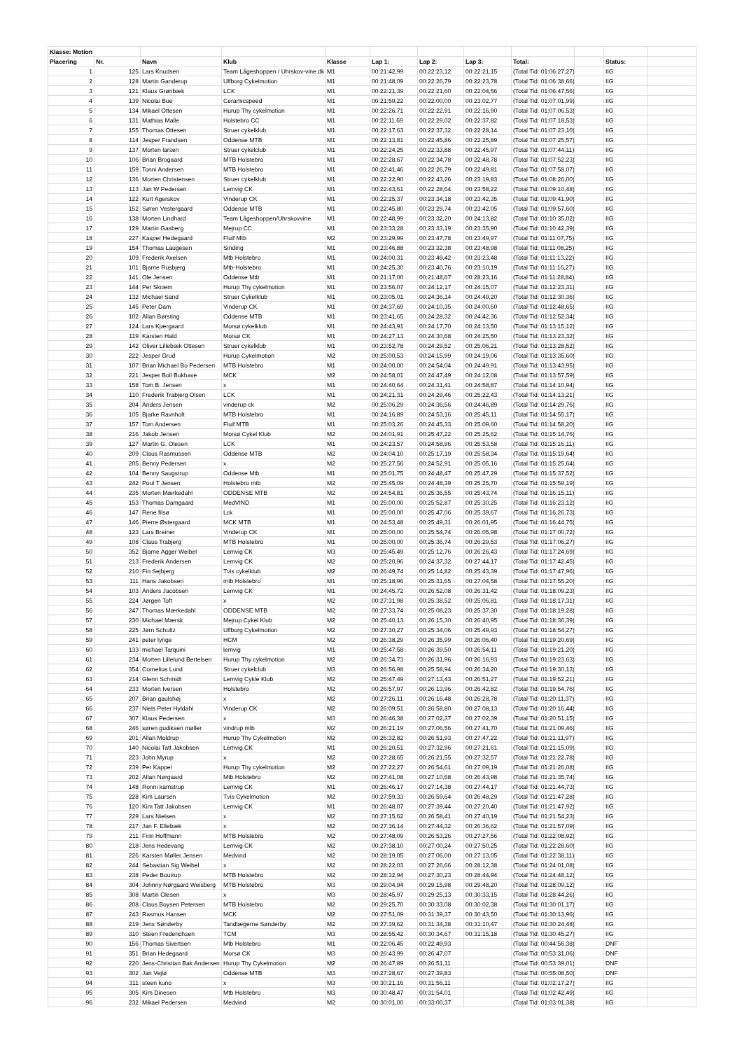| Klasse: Motion | | | | | | | | | | | |
| Placering | Nr. | Navn | Klub | Klasse | Lap 1: | Lap 2: | Lap 3: | Total: | | Status: | |
| 1 | 125 | Lars Knudsen | Team Lågeshoppen / Uhrskov-vine.dk | M1 | 00:21:42,99 | 00:22:23,12 | 00:22:21,15 | (Total Tid: 01:06:27,27) | | IIG | |
| 2 | 128 | Martin Ganderup | Ulfborg Cykelmotion | M1 | 00:21:48,09 | 00:22:26,79 | 00:22:23,78 | (Total Tid: 01:06:38,66) | | IIG | |
| 3 | 121 | Klaus Grønbæk | LCK | M1 | 00:22:21,39 | 00:22:21,60 | 00:22:04,56 | (Total Tid: 01:06:47,56) | | IIG | |
| 4 | 139 | Nicolai Bue | Ceramicspeed | M1 | 00:21:59,22 | 00:22:00,00 | 00:23:02,77 | (Total Tid: 01:07:01,99) | | IIG | |
| 5 | 134 | Mikael Ottesen | Hurup Thy cykelmotion | M1 | 00:22:26,71 | 00:22:22,91 | 00:22:16,90 | (Total Tid: 01:07:06,53) | | IIG | |
| 6 | 131 | Mathias Malle | Holstebro CC | M1 | 00:22:11,69 | 00:22:29,02 | 00:22:37,82 | (Total Tid: 01:07:18,53) | | IIG | |
| 7 | 155 | Thomas Ottesen | Struer cykelklub | M1 | 00:22:17,63 | 00:22:37,32 | 00:22:28,14 | (Total Tid: 01:07:23,10) | | IIG | |
| 8 | 114 | Jesper Frandsen | Oddense MTB | M1 | 00:22:13,81 | 00:22:45,86 | 00:22:25,89 | (Total Tid: 01:07:25,57) | | IIG | |
| 9 | 137 | Morten larsen | Struer cykelclub | M1 | 00:22:24,25 | 00:22:33,88 | 00:22:45,97 | (Total Tid: 01:07:44,11) | | IIG | |
| 10 | 106 | Brian Brogaard | MTB Holstebro | M1 | 00:22:28,67 | 00:22:34,78 | 00:22:48,78 | (Total Tid: 01:07:52,23) | | IIG | |
| 11 | 159 | Tonni Andersen | MTB Holstebro | M1 | 00:22:41,46 | 00:22:26,79 | 00:22:49,81 | (Total Tid: 01:07:58,07) | | IIG | |
| 12 | 136 | Morten Christensen | Struer cykelklub | M1 | 00:22:22,90 | 00:22:43,26 | 00:23:19,83 | (Total Tid: 01:08:26,00) | | IIG | |
| 13 | 113 | Jan W Pedersen | Lemvig CK | M1 | 00:22:43,61 | 00:22:28,64 | 00:23:58,22 | (Total Tid: 01:09:10,48) | | IIG | |
| 14 | 122 | Kurt Agerskov | Vinderup CK | M1 | 00:22:25,37 | 00:23:34,18 | 00:23:42,35 | (Total Tid: 01:09:41,90) | | IIG | |
| 15 | 152 | Søren Vestergaard | Oddense MTB | M1 | 00:22:45,80 | 00:23:29,74 | 00:23:42,05 | (Total Tid: 01:09:57,60) | | IIG | |
| 16 | 138 | Morten Lindhard | Team Lågeshoppen/Uhrskovvine | M1 | 00:22:48,99 | 00:23:32,20 | 00:24:13,82 | (Total Tid: 01:10:35,02) | | IIG | |
| 17 | 129 | Martin Gasberg | Mejrup CC | M1 | 00:23:33,28 | 00:23:33,19 | 00:23:35,90 | (Total Tid: 01:10:42,39) | | IIG | |
| 18 | 227 | Kasper Hedegaard | Fluif Mtb | M2 | 00:23:29,99 | 00:23:47,78 | 00:23:49,97 | (Total Tid: 01:11:07,75) | | IIG | |
| 19 | 154 | Thomas Laugesen | Sinding | M1 | 00:23:46,88 | 00:23:32,38 | 00:23:48,98 | (Total Tid: 01:11:08,25) | | IIG | |
| 20 | 109 | Frederik Axelsen | Mtb Holstebro | M1 | 00:24:00,31 | 00:23:49,42 | 00:23:23,48 | (Total Tid: 01:11:13,22) | | IIG | |
| 21 | 101 | Bjarne Rusbjerg | Mtb-Holstebro | M1 | 00:24:25,30 | 00:23:40,76 | 00:23:10,19 | (Total Tid: 01:11:16,27) | | IIG | |
| 22 | 141 | Ole Jensen | Oddense Mtb | M1 | 00:21:17,00 | 00:21:48,67 | 00:28:23,16 | (Total Tid: 01:11:28,84) | | IIG | |
| 23 | 144 | Per Skræm | Hurup Thy cykelmotion | M1 | 00:23:56,07 | 00:24:12,17 | 00:24:15,07 | (Total Tid: 01:12:23,31) | | IIG | |
| 24 | 132 | Michael Sand | Struer Cykelklub | M1 | 00:23:05,01 | 00:24:36,14 | 00:24:49,20 | (Total Tid: 01:12:30,36) | | IIG | |
| 25 | 145 | Peter Dam | Vinderup CK | M1 | 00:24:37,69 | 00:24:10,35 | 00:24:00,60 | (Total Tid: 01:12:48,65) | | IIG | |
| 26 | 102 | Allan Børsting | Oddense MTB | M1 | 00:23:41,65 | 00:24:28,32 | 00:24:42,36 | (Total Tid: 01:12:52,34) | | IIG | |
| 27 | 124 | Lars Kjærgaard | Morsø cykelklub | M1 | 00:24:43,91 | 00:24:17,70 | 00:24:13,50 | (Total Tid: 01:13:15,12) | | IIG | |
| 28 | 119 | Karsten Hald | Morsø CK | M1 | 00:24:27,13 | 00:24:30,68 | 00:24:25,50 | (Total Tid: 01:13:23,32) | | IIG | |
| 29 | 142 | Oliver Lillebæk Ottesen | Struer cykelklub | M1 | 00:23:52,78 | 00:24:29,52 | 00:25:06,21 | (Total Tid: 01:13:28,52) | | IIG | |
| 30 | 222 | Jesper Grud | Hurup Cykelmotion | M2 | 00:25:00,53 | 00:24:15,99 | 00:24:19,06 | (Total Tid: 01:13:35,60) | | IIG | |
| 31 | 107 | Brian Michael Bo Pedersen | MTB Holstebro | M1 | 00:24:00,00 | 00:24:54,04 | 00:24:49,91 | (Total Tid: 01:13:43,95) | | IIG | |
| 32 | 221 | Jesper Boll Bukhave | MCK | M2 | 00:24:58,01 | 00:24:47,49 | 00:24:12,08 | (Total Tid: 01:13:57,59) | | IIG | |
| 33 | 158 | Tom B. Jensen | x | M1 | 00:24:40,64 | 00:24:31,41 | 00:24:58,87 | (Total Tid: 01:14:10,94) | | IIG | |
| 34 | 110 | Frederik Trabjerg Olsen | LCK | M1 | 00:24:21,31 | 00:24:29,46 | 00:25:22,43 | (Total Tid: 01:14:13,21) | | IIG | |
| 35 | 204 | Anders Jensen | vinderup ck | M2 | 00:25:06,29 | 00:24:36,56 | 00:24:46,89 | (Total Tid: 01:14:29,76) | | IIG | |
| 36 | 105 | Bjarke Ravnholt | MTB Holstebro | M1 | 00:24:16,89 | 00:24:53,16 | 00:25:45,11 | (Total Tid: 01:14:55,17) | | IIG | |
| 37 | 157 | Tom Andersen | Fluif MTB | M1 | 00:25:03,26 | 00:24:45,33 | 00:25:09,60 | (Total Tid: 01:14:58,20) | | IIG | |
| 38 | 216 | Jakob Jensen | Morsø Cykel Klub | M2 | 00:24:01,91 | 00:25:47,22 | 00:25:25,62 | (Total Tid: 01:15:14,76) | | IIG | |
| 39 | 127 | Martin G. Olesen | LCK | M1 | 00:24:23,57 | 00:24:58,96 | 00:25:53,58 | (Total Tid: 01:15:16,11) | | IIG | |
| 40 | 209 | Claus Rasmussen | Oddense MTB | M2 | 00:24:04,10 | 00:25:17,19 | 00:25:58,34 | (Total Tid: 01:15:19,64) | | IIG | |
| 41 | 205 | Benny Pedersen | x | M2 | 00:25:27,56 | 00:24:52,91 | 00:25:05,16 | (Total Tid: 01:15:25,64) | | IIG | |
| 42 | 104 | Benny Saugstrup | Oddense Mtb | M1 | 00:25:01,75 | 00:24:48,47 | 00:25:47,29 | (Total Tid: 01:15:37,52) | | IIG | |
| 43 | 242 | Poul T Jensen | Holstebro mtb | M2 | 00:25:45,09 | 00:24:48,39 | 00:25:25,70 | (Total Tid: 01:15:59,19) | | IIG | |
| 44 | 235 | Morten Mærkedahl | ODDENSE MTB | M2 | 00:24:54,81 | 00:25:36,55 | 00:25:43,74 | (Total Tid: 01:16:15,11) | | IIG | |
| 45 | 153 | Thomas Damgaard | MedVIND | M1 | 00:25:00,00 | 00:25:52,87 | 00:25:30,25 | (Total Tid: 01:16:23,12) | | IIG | |
| 46 | 147 | Rene filsø | Lck | M1 | 00:25:00,00 | 00:25:47,06 | 00:25:39,67 | (Total Tid: 01:16:26,73) | | IIG | |
| 47 | 146 | Pierre Østergaard | MCK MTB | M1 | 00:24:53,48 | 00:25:49,31 | 00:26:01,95 | (Total Tid: 01:16:44,75) | | IIG | |
| 48 | 123 | Lars Breiner | Vinderup CK | M1 | 00:25:00,00 | 00:25:54,74 | 00:26:05,98 | (Total Tid: 01:17:00,72) | | IIG | |
| 49 | 108 | Claus Trabjerg | MTB Holstebro | M1 | 00:25:00,00 | 00:25:36,74 | 00:26:29,53 | (Total Tid: 01:17:06,27) | | IIG | |
| 50 | 352 | Bjarne Agger Weibel | Lemvig CK | M3 | 00:25:45,49 | 00:25:12,76 | 00:26:26,43 | (Total Tid: 01:17:24,69) | | IIG | |
| 51 | 213 | Frederik Andersen | Lemvig CK | M2 | 00:25:20,96 | 00:24:37,32 | 00:27:44,17 | (Total Tid: 01:17:42,45) | | IIG | |
| 52 | 210 | Fin Sejbjerg | Tvis cykelklub | M2 | 00:26:49,74 | 00:25:14,82 | 00:25:43,39 | (Total Tid: 01:17:47,96) | | IIG | |
| 53 | 111 | Hans Jakobsen | mtb Holstebro | M1 | 00:25:18,96 | 00:25:31,65 | 00:27:04,58 | (Total Tid: 01:17:55,20) | | IIG | |
| 54 | 103 | Anders Jacobsen | Lemvig CK | M1 | 00:24:45,72 | 00:26:52,08 | 00:26:31,42 | (Total Tid: 01:18:09,23) | | IIG | |
| 55 | 224 | Jørgen Toft | x | M2 | 00:27:31,98 | 00:25:38,52 | 00:25:06,81 | (Total Tid: 01:18:17,31) | | IIG | |
| 56 | 247 | Thomas Mærkedahl | ODDENSE MTB | M2 | 00:27:33,74 | 00:25:08,23 | 00:25:37,30 | (Total Tid: 01:18:19,28) | | IIG | |
| 57 | 230 | Michael Mærsk | Mejrup Cykel Klub | M2 | 00:25:40,13 | 00:26:15,30 | 00:26:40,95 | (Total Tid: 01:18:36,39) | | IIG | |
| 58 | 225 | Jørn Schultz | Ulfborg Cykelmotion | M2 | 00:27:30,27 | 00:25:34,06 | 00:25:49,93 | (Total Tid: 01:18:54,27) | | IIG | |
| 59 | 241 | peter lynge | HCM | M2 | 00:26:38,29 | 00:26:35,99 | 00:26:06,40 | (Total Tid: 01:19:20,69) | | IIG | |
| 60 | 133 | michael Tarquini | lemvig | M1 | 00:25:47,58 | 00:26:39,50 | 00:26:54,11 | (Total Tid: 01:19:21,20) | | IIG | |
| 61 | 234 | Morten Lillelund Bertelsen | Hurup Thy cykelmotion | M2 | 00:26:34,73 | 00:26:31,96 | 00:26:16,93 | (Total Tid: 01:19:23,63) | | IIG | |
| 62 | 354 | Cornelius Lund | Struer cykelclub | M3 | 00:26:56,98 | 00:25:58,94 | 00:26:34,20 | (Total Tid: 01:19:30,13) | | IIG | |
| 63 | 214 | Glenn Schmidt | Lemvig Cykle Klub | M2 | 00:25:47,49 | 00:27:13,43 | 00:26:51,27 | (Total Tid: 01:19:52,21) | | IIG | |
| 64 | 233 | Morten Iversen | Holstebro | M2 | 00:26:57,97 | 00:26:13,96 | 00:26:42,82 | (Total Tid: 01:19:54,76) | | IIG | |
| 65 | 207 | Brian gaulshøj | x | M2 | 00:27:26,11 | 00:26:16,48 | 00:26:28,78 | (Total Tid: 01:20:11,37) | | IIG | |
| 66 | 237 | Niels Peter Hyldahl | Vinderup CK | M2 | 00:26:09,51 | 00:26:58,80 | 00:27:08,13 | (Total Tid: 01:20:16,44) | | IIG | |
| 67 | 307 | Klaus Pedersen | x | M3 | 00:26:46,38 | 00:27:02,37 | 00:27:02,39 | (Total Tid: 01:20:51,15) | | IIG | |
| 68 | 246 | søren gudiksen møller | vindrup mtb | M2 | 00:26:21,19 | 00:27:06,56 | 00:27:41,70 | (Total Tid: 01:21:09,46) | | IIG | |
| 69 | 201 | Allan Moldrup | Hurup Thy Cykelmotion | M2 | 00:26:32,82 | 00:26:51,93 | 00:27:47,22 | (Total Tid: 01:21:11,97) | | IIG | |
| 70 | 140 | Nicolai Tatt Jakobsen | Lemvig CK | M1 | 00:26:20,51 | 00:27:32,96 | 00:27:21,61 | (Total Tid: 01:21:15,09) | | IIG | |
| 71 | 223 | John Myrup | x | M2 | 00:27:28,65 | 00:26:21,55 | 00:27:32,57 | (Total Tid: 01:21:22,78) | | IIG | |
| 72 | 239 | Per Kappel | Hurup Thy cykelmotion | M2 | 00:27:22,27 | 00:26:54,61 | 00:27:09,19 | (Total Tid: 01:21:26,08) | | IIG | |
| 73 | 202 | Allan Nørgaard | Mtb Holstebro | M2 | 00:27:41,08 | 00:27:10,68 | 00:26:43,98 | (Total Tid: 01:21:35,74) | | IIG | |
| 74 | 148 | Ronni kamstrup | Lemvig CK | M1 | 00:26:46,17 | 00:27:14,38 | 00:27:44,17 | (Total Tid: 01:21:44,73) | | IIG | |
| 75 | 228 | Kim Laursen | Tvis Cykelmotion | M2 | 00:27:59,33 | 00:26:59,64 | 00:26:48,29 | (Total Tid: 01:21:47,28) | | IIG | |
| 76 | 120 | Kim Tatt Jakobsen | Lemvig CK | M1 | 00:26:48,07 | 00:27:39,44 | 00:27:20,40 | (Total Tid: 01:21:47,92) | | IIG | |
| 77 | 229 | Lars Nielsen | x | M2 | 00:27:15,62 | 00:26:58,41 | 00:27:40,19 | (Total Tid: 01:21:54,23) | | IIG | |
| 78 | 217 | Jan F. Ellebæk | x | M2 | 00:27:36,14 | 00:27:44,32 | 00:26:36,62 | (Total Tid: 01:21:57,09) | | IIG | |
| 79 | 211 | Finn Hoffmann | MTB Holstebro | M2 | 00:27:48,09 | 00:26:53,26 | 00:27:27,56 | (Total Tid: 01:22:08,92) | | IIG | |
| 80 | 218 | Jens Hedevang | Lemvig CK | M2 | 00:27:38,10 | 00:27:00,24 | 00:27:50,25 | (Total Tid: 01:22:28,60) | | IIG | |
| 81 | 226 | Karsten Møller Jensen | Medvind | M2 | 00:28:19,05 | 00:27:06,00 | 00:27:13,05 | (Total Tid: 01:22:38,11) | | IIG | |
| 82 | 244 | Sebastian Sig Weibel | x | M2 | 00:28:22,03 | 00:27:26,66 | 00:28:12,38 | (Total Tid: 01:24:01,08) | | IIG | |
| 83 | 238 | Peder Boutrup | MTB Holstebro | M2 | 00:28:32,94 | 00:27:30,23 | 00:28:44,94 | (Total Tid: 01:24:48,12) | | IIG | |
| 84 | 304 | Johnny Nørgaard Weisberg | MTB Holstebro | M3 | 00:29:04,94 | 00:29:15,98 | 00:29:48,20 | (Total Tid: 01:28:09,12) | | IIG | |
| 85 | 308 | Martin Olesen | x | M3 | 00:28:45,97 | 00:29:25,13 | 00:30:33,15 | (Total Tid: 01:28:44,26) | | IIG | |
| 86 | 208 | Claus Boysen Petersen | MTB Holstebro | M2 | 00:29:25,70 | 00:30:33,08 | 00:30:02,38 | (Total Tid: 01:30:01,17) | | IIG | |
| 87 | 243 | Rasmus Hansen | MCK | M2 | 00:27:51,09 | 00:31:39,37 | 00:30:43,50 | (Total Tid: 01:30:13,96) | | IIG | |
| 88 | 219 | Jens Sønderby | Tandlægerne Sønderby | M2 | 00:27:39,62 | 00:31:34,38 | 00:31:10,47 | (Total Tid: 01:30:24,48) | | IIG | |
| 89 | 310 | Steen Frederichsen | TCM | M3 | 00:28:55,42 | 00:30:34,67 | 00:31:15,18 | (Total Tid: 01:30:45,27) | | IIG | |
| 90 | 156 | Thomas Sivertsen | Mtb Holstebro | M1 | 00:22:06,45 | 00:22:49,93 | | (Total Tid: 00:44:56,38) | | DNF | |
| 91 | 351 | Brian Hedegaard | Morsø CK | M3 | 00:26:43,99 | 00:26:47,07 | | (Total Tid: 00:53:31,06) | | DNF | |
| 92 | 220 | Jens-Christian Bak Andersen | Hurup Thy Cykelmotion | M2 | 00:26:47,89 | 00:26:51,11 | | (Total Tid: 00:53:39,01) | | DNF | |
| 93 | 302 | Jan Vejlø | Oddense MTB | M3 | 00:27:28,67 | 00:27:39,83 | | (Total Tid: 00:55:08,50) | | DNF | |
| 94 | 311 | steen kuno | x | M3 | 00:30:21,16 | 00:31:56,11 | | (Total Tid: 01:02:17,27) | | IIG | |
| 95 | 305 | Kim Dinesen | Mtb Holstebro | M3 | 00:30:48,47 | 00:31:54,01 | | (Total Tid: 01:02:42,49) | | IIG | |
| 96 | 232 | Mikael Pedersen | Medvind | M2 | 00:30:01,00 | 00:33:00,37 | | (Total Tid: 01:03:01,38) | | IIG | |